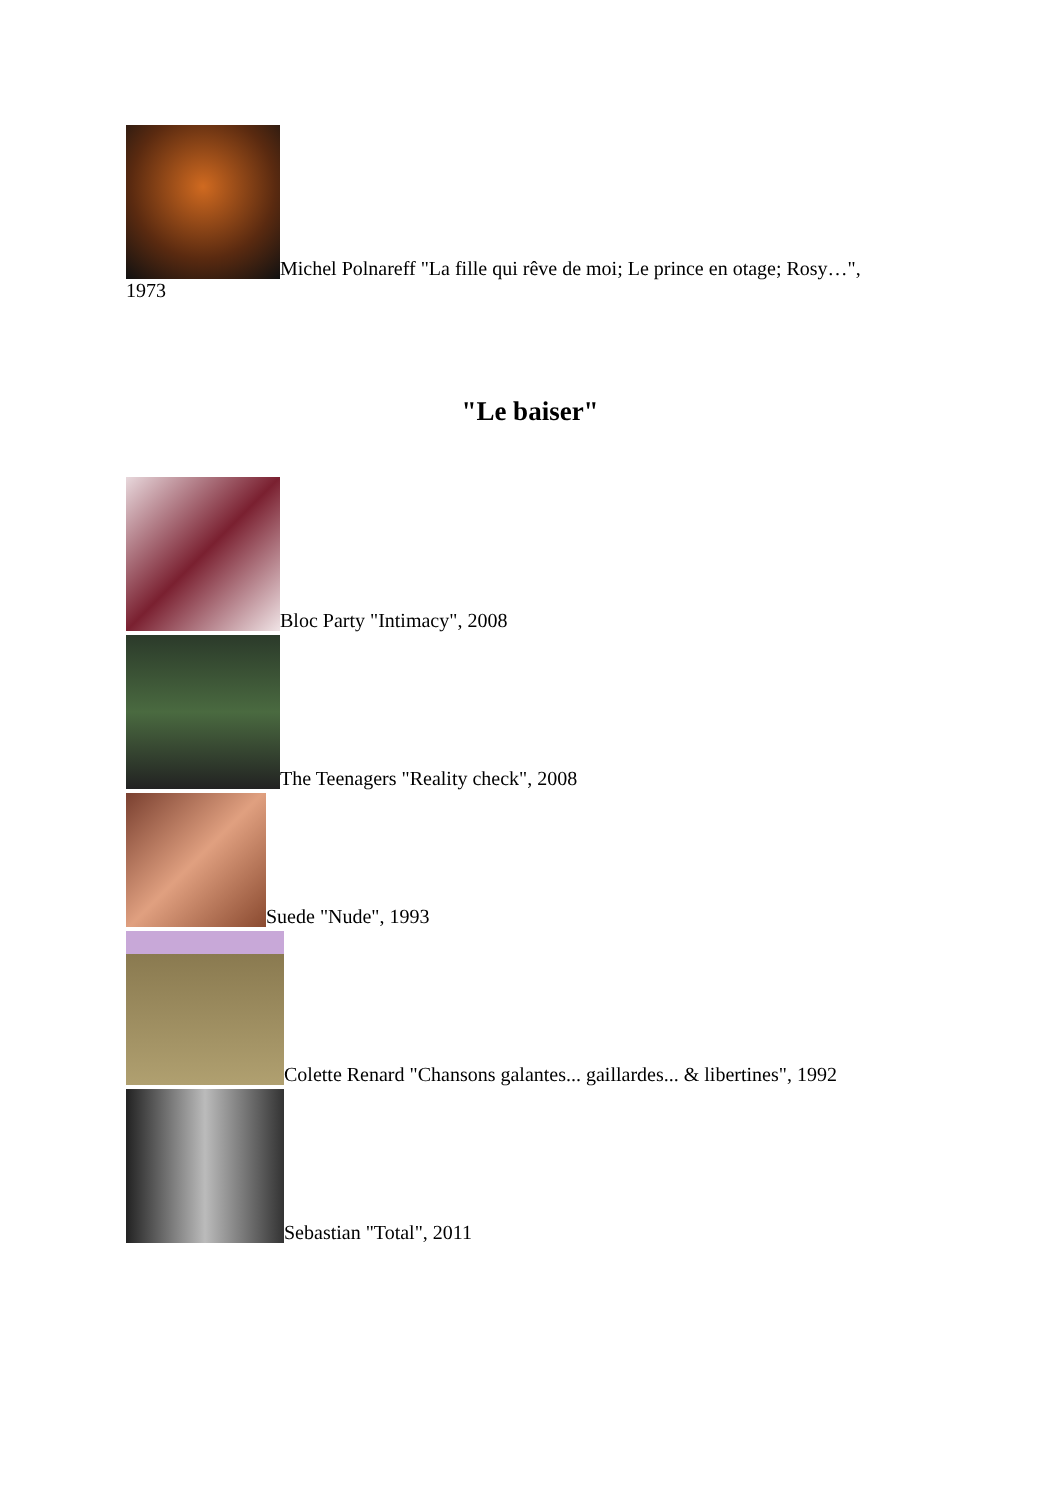Michel Polnareff "La fille qui rêve de moi; Le prince en otage; Rosy…",
1973
"Le baiser"
Bloc Party "Intimacy", 2008
The Teenagers "Reality check", 2008
Suede "Nude", 1993
Colette Renard "Chansons galantes... gaillardes... & libertines", 1992
Sebastian "Total", 2011